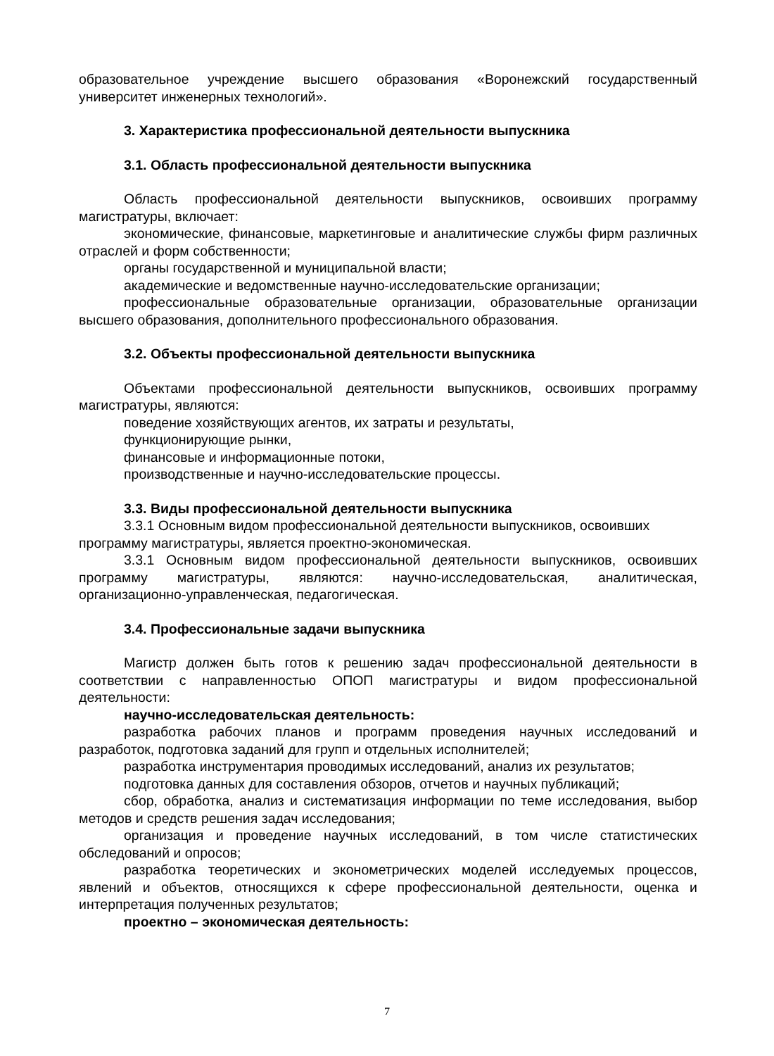образовательное учреждение высшего образования «Воронежский государственный университет инженерных технологий».
3. Характеристика профессиональной деятельности выпускника
3.1. Область профессиональной деятельности выпускника
Область профессиональной деятельности выпускников, освоивших программу магистратуры, включает:
экономические, финансовые, маркетинговые и аналитические службы фирм различных отраслей и форм собственности;
органы государственной и муниципальной власти;
академические и ведомственные научно-исследовательские организации;
профессиональные образовательные организации, образовательные организации высшего образования, дополнительного профессионального образования.
3.2. Объекты профессиональной деятельности выпускника
Объектами профессиональной деятельности выпускников, освоивших программу магистратуры, являются:
поведение хозяйствующих агентов, их затраты и результаты,
функционирующие рынки,
финансовые и информационные потоки,
производственные и научно-исследовательские процессы.
3.3. Виды профессиональной деятельности выпускника
3.3.1 Основным видом профессиональной деятельности выпускников, освоивших программу магистратуры, является проектно-экономическая.
3.3.1 Основным видом профессиональной деятельности выпускников, освоивших программу магистратуры, являются: научно-исследовательская, аналитическая, организационно-управленческая, педагогическая.
3.4. Профессиональные задачи выпускника
Магистр должен быть готов к решению задач профессиональной деятельности в соответствии с направленностью ОПОП магистратуры и видом профессиональной деятельности:
научно-исследовательская деятельность:
разработка рабочих планов и программ проведения научных исследований и разработок, подготовка заданий для групп и отдельных исполнителей;
разработка инструментария проводимых исследований, анализ их результатов;
подготовка данных для составления обзоров, отчетов и научных публикаций;
сбор, обработка, анализ и систематизация информации по теме исследования, выбор методов и средств решения задач исследования;
организация и проведение научных исследований, в том числе статистических обследований и опросов;
разработка теоретических и эконометрических моделей исследуемых процессов, явлений и объектов, относящихся к сфере профессиональной деятельности, оценка и интерпретация полученных результатов;
проектно – экономическая деятельность:
7